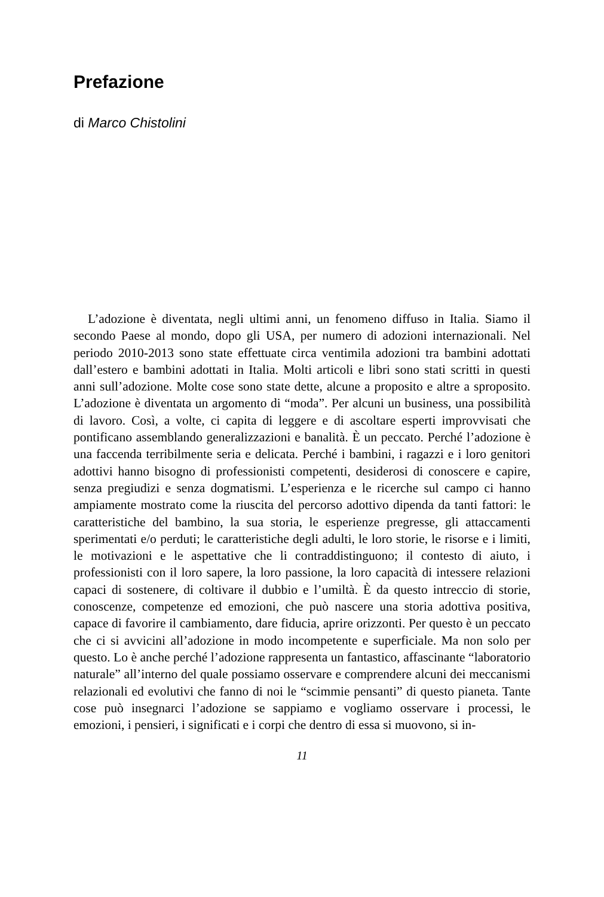Prefazione
di Marco Chistolini
L’adozione è diventata, negli ultimi anni, un fenomeno diffuso in Italia. Siamo il secondo Paese al mondo, dopo gli USA, per numero di adozioni internazionali. Nel periodo 2010-2013 sono state effettuate circa ventimila adozioni tra bambini adottati dall’estero e bambini adottati in Italia. Molti articoli e libri sono stati scritti in questi anni sull’adozione. Molte cose sono state dette, alcune a proposito e altre a sproposito. L’adozione è diventata un argomento di “moda”. Per alcuni un business, una possibilità di lavoro. Così, a volte, ci capita di leggere e di ascoltare esperti improvvisati che pontificano assemblando generalizzazioni e banalità. È un peccato. Perché l’adozione è una faccenda terribilmente seria e delicata. Perché i bambini, i ragazzi e i loro genitori adottivi hanno bisogno di professionisti competenti, desiderosi di conoscere e capire, senza pregiudizi e senza dogmatismi. L’esperienza e le ricerche sul campo ci hanno ampiamente mostrato come la riuscita del percorso adottivo dipenda da tanti fattori: le caratteristiche del bambino, la sua storia, le esperienze pregresse, gli attaccamenti sperimentati e/o perduti; le caratteristiche degli adulti, le loro storie, le risorse e i limiti, le motivazioni e le aspettative che li contraddistinguono; il contesto di aiuto, i professionisti con il loro sapere, la loro passione, la loro capacità di intessere relazioni capaci di sostenere, di coltivare il dubbio e l’umiltà. È da questo intreccio di storie, conoscenze, competenze ed emozioni, che può nascere una storia adottiva positiva, capace di favorire il cambiamento, dare fiducia, aprire orizzonti. Per questo è un peccato che ci si avvicini all’adozione in modo incompetente e superficiale. Ma non solo per questo. Lo è anche perché l’adozione rappresenta un fantastico, affascinante “laboratorio naturale” all’interno del quale possiamo osservare e comprendere alcuni dei meccanismi relazionali ed evolutivi che fanno di noi le “scimmie pensanti” di questo pianeta. Tante cose può insegnarci l’adozione se sappiamo e vogliamo osservare i processi, le emozioni, i pensieri, i significati e i corpi che dentro di essa si muovono, si in-
11